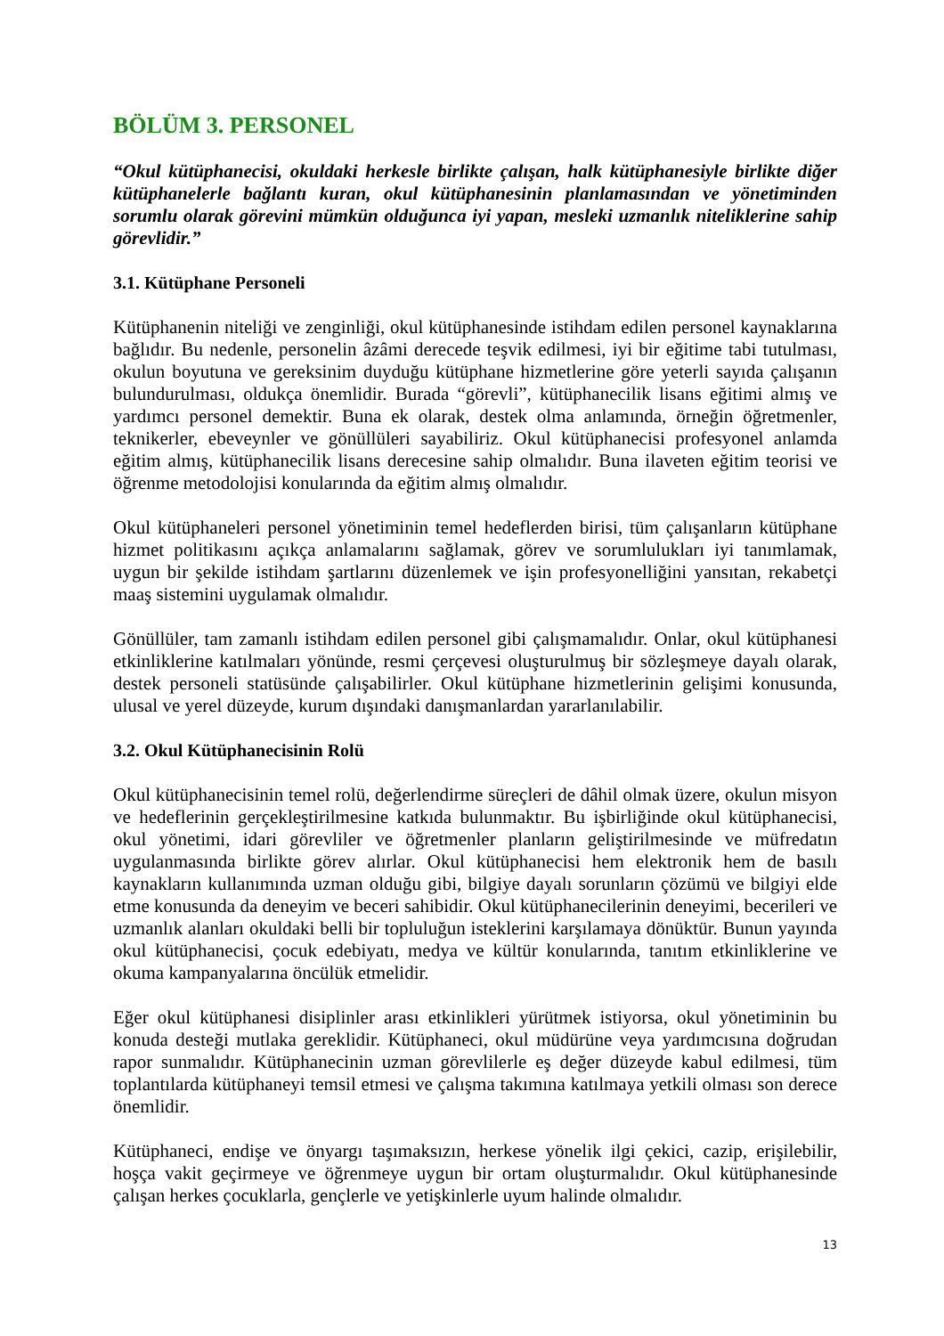BÖLÜM 3. PERSONEL
“Okul kütüphanecisi, okuldaki herkesle birlikte çalışan, halk kütüphanesiyle birlikte diğer kütüphanelerle bağlantı kuran, okul kütüphanesinin planlamasından ve yönetiminden sorumlu olarak görevini mümkün olduğunca iyi yapan, mesleki uzmanlık niteliklerine sahip görevlidir.”
3.1. Kütüphane Personeli
Kütüphanenin niteliği ve zenginliği, okul kütüphanesinde istihdam edilen personel kaynaklarına bağlıdır. Bu nedenle, personelin âzâmi derecede teşvik edilmesi, iyi bir eğitime tabi tutulması, okulun boyutuna ve gereksinim duyduğu kütüphane hizmetlerine göre yeterli sayıda çalışanın bulundurulması, oldukça önemlidir. Burada “görevli”, kütüphanecilik lisans eğitimi almış ve yardımcı personel demektir. Buna ek olarak, destek olma anlamında, örneğin öğretmenler, teknikerler, ebeveynler ve gönüllüleri sayabiliriz. Okul kütüphanecisi profesyonel anlamda eğitim almış, kütüphanecilik lisans derecesine sahip olmalıdır. Buna ilaveten eğitim teorisi ve öğrenme metodolojisi konularında da eğitim almış olmalıdır.
Okul kütüphaneleri personel yönetiminin temel hedeflerden birisi, tüm çalışanların kütüphane hizmet politikasını açıkça anlamalarını sağlamak, görev ve sorumlulukları iyi tanımlamak, uygun bir şekilde istihdam şartlarını düzenlemek ve işin profesyonelliğini yansıtan, rekabetçi maaş sistemini uygulamak olmalıdır.
Gönüllüler, tam zamanlı istihdam edilen personel gibi çalışmamalıdır. Onlar, okul kütüphanesi etkinliklerine katılmaları yönünde, resmi çerçevesi oluşturulmuş bir sözleşmeye dayalı olarak, destek personeli statüsünde çalışabilirler. Okul kütüphane hizmetlerinin gelişimi konusunda, ulusal ve yerel düzeyde, kurum dışındaki danışmanlardan yararlanılabilir.
3.2. Okul Kütüphanecisinin Rolü
Okul kütüphanecisinin temel rolü, değerlendirme süreçleri de dâhil olmak üzere, okulun misyon ve hedeflerinin gerçekleştirilmesine katkıda bulunmaktır. Bu işbirliğinde okul kütüphanecisi, okul yönetimi, idari görevliler ve öğretmenler planların geliştirilmesinde ve müfredatın uygulanmasında birlikte görev alırlar. Okul kütüphanecisi hem elektronik hem de basılı kaynakların kullanımında uzman olduğu gibi, bilgiye dayalı sorunların çözümü ve bilgiyi elde etme konusunda da deneyim ve beceri sahibidir. Okul kütüphanecilerinin deneyimi, becerileri ve uzmanlık alanları okuldaki belli bir topluluğun isteklerini karşılamaya dönüktür. Bunun yayında okul kütüphanecisi, çocuk edebiyatı, medya ve kültür konularında, tanıtım etkinliklerine ve okuma kampanyalarına öncülük etmelidir.
Eğer okul kütüphanesi disiplinler arası etkinlikleri yürütmek istiyorsa, okul yönetiminin bu konuda desteği mutlaka gereklidir. Kütüphaneci, okul müdürüne veya yardımcısına doğrudan rapor sunmalıdır. Kütüphanecinin uzman görevlilerle eş değer düzeyde kabul edilmesi, tüm toplantılarda kütüphaneyi temsil etmesi ve çalışma takımına katılmaya yetkili olması son derece önemlidir.
Kütüphaneci, endişe ve önyargı taşımaksızın, herkese yönelik ilgi çekici, cazip, erişilebilir, hoşça vakit geçirmeye ve öğrenmeye uygun bir ortam oluşturmalıdır. Okul kütüphanesinde çalışan herkes çocuklarla, gençlerle ve yetişkinlerle uyum halinde olmalıdır.
13